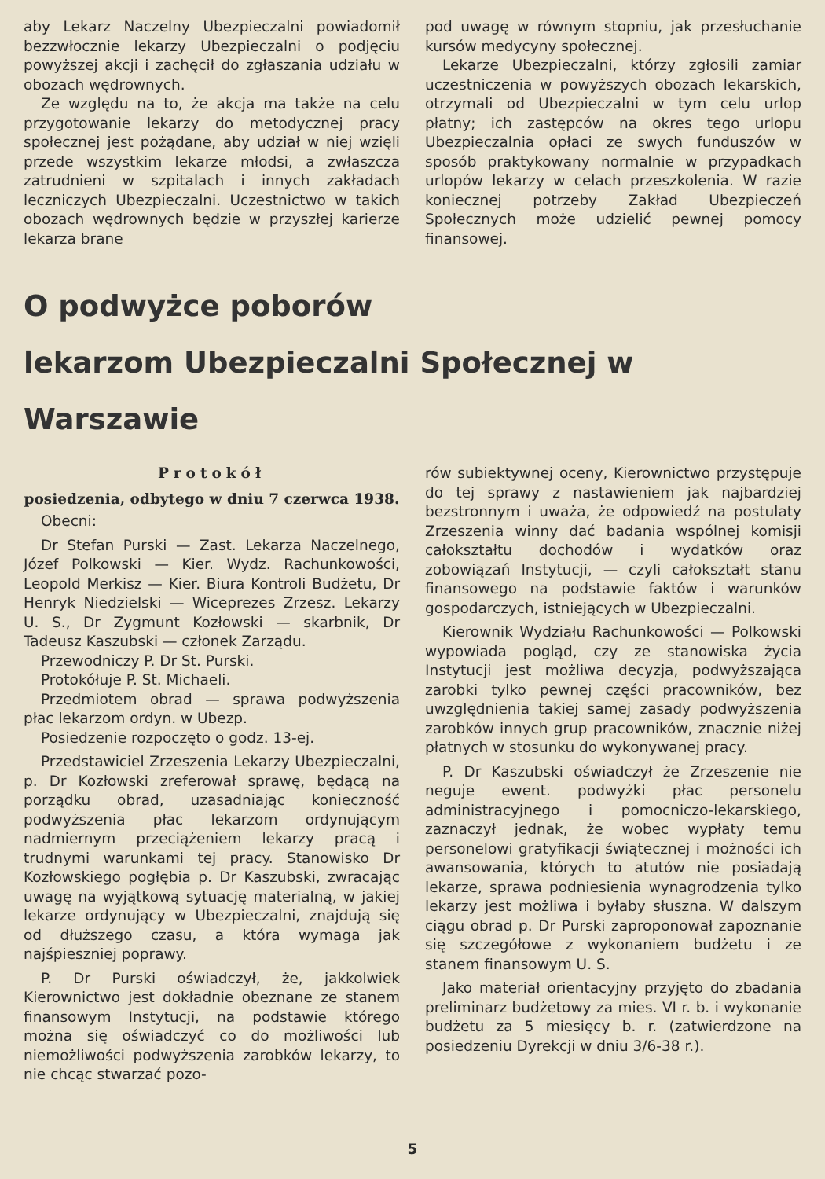aby Lekarz Naczelny Ubezpieczalni powiadomił bezzwłocznie lekarzy Ubezpieczalni o podjęciu powyższej akcji i zachęcił do zgłaszania udziału w obozach wędrownych.
Ze względu na to, że akcja ma także na celu przygotowanie lekarzy do metodycznej pracy społecznej jest pożądane, aby udział w niej wzięli przede wszystkim lekarze młodsi, a zwłaszcza zatrudnieni w szpitalach i innych zakładach leczniczych Ubezpieczalni. Uczestnictwo w takich obozach wędrownych będzie w przyszłej karierze lekarza brane
pod uwagę w równym stopniu, jak przesłuchanie kursów medycyny społecznej.
Lekarze Ubezpieczalni, którzy zgłosili zamiar uczestniczenia w powyższych obozach lekarskich, otrzymali od Ubezpieczalni w tym celu urlop płatny; ich zastępców na okres tego urlopu Ubezpieczalnia opłaci ze swych funduszów w sposób praktykowany normalnie w przypadkach urlopów lekarzy w celach przeszkolenia. W razie koniecznej potrzeby Zakład Ubezpieczeń Społecznych może udzielić pewnej pomocy finansowej.
O podwyżce poborów
lekarzom Ubezpieczalni Społecznej w Warszawie
Protokół
posiedzenia, odbytego w dniu 7 czerwca 1938.
Obecni:
Dr Stefan Purski — Zast. Lekarza Naczelnego, Józef Polkowski — Kier. Wydz. Rachunkowości, Leopold Merkisz — Kier. Biura Kontroli Budżetu, Dr Henryk Niedzielski — Wiceprezes Zrzesz. Lekarzy U. S., Dr Zygmunt Kozłowski — skarbnik, Dr Tadeusz Kaszubski — członek Zarządu.
Przewodniczy P. Dr St. Purski.
Protokółuje P. St. Michaeli.
Przedmiotem obrad — sprawa podwyższenia płac lekarzom ordyn. w Ubezp.
Posiedzenie rozpoczęto o godz. 13-ej.
Przedstawiciel Zrzeszenia Lekarzy Ubezpieczalni, p. Dr Kozłowski zreferował sprawę, będącą na porządku obrad, uzasadniając konieczność podwyższenia płac lekarzom ordynującym nadmiernym przeciążeniem lekarzy pracą i trudnymi warunkami tej pracy. Stanowisko Dr Kozłowskiego pogłębia p. Dr Kaszubski, zwracając uwagę na wyjątkową sytuację materialną, w jakiej lekarze ordynujący w Ubezpieczalni, znajdują się od dłuższego czasu, a która wymaga jak najśpieszniej poprawy.
P. Dr Purski oświadczył, że, jakkolwiek Kierownictwo jest dokładnie obeznane ze stanem finansowym Instytucji, na podstawie którego można się oświadczyć co do możliwości lub niemożliwości podwyższenia zarobków lekarzy, to nie chcąc stwarzać pozo-
rów subiektywnej oceny, Kierownictwo przystępuje do tej sprawy z nastawieniem jak najbardziej bezstronnym i uważa, że odpowiedź na postulaty Zrzeszenia winny dać badania wspólnej komisji całokształtu dochodów i wydatków oraz zobowiązań Instytucji, — czyli całokształt stanu finansowego na podstawie faktów i warunków gospodarczych, istniejących w Ubezpieczalni.
Kierownik Wydziału Rachunkowości — Polkowski wypowiada pogląd, czy ze stanowiska życia Instytucji jest możliwa decyzja, podwyższająca zarobki tylko pewnej części pracowników, bez uwzględnienia takiej samej zasady podwyższenia zarobków innych grup pracowników, znacznie niżej płatnych w stosunku do wykonywanej pracy.
P. Dr Kaszubski oświadczył że Zrzeszenie nie neguje ewent. podwyżki płac personelu administracyjnego i pomocniczo-lekarskiego, zaznaczył jednak, że wobec wypłaty temu personelowi gratyfikacji świątecznej i możności ich awansowania, których to atutów nie posiadają lekarze, sprawa podniesienia wynagrodzenia tylko lekarzy jest możliwa i byłaby słuszna. W dalszym ciągu obrad p. Dr Purski zaproponował zapoznanie się szczegółowe z wykonaniem budżetu i ze stanem finansowym U. S.
Jako materiał orientacyjny przyjęto do zbadania preliminarz budżetowy za mies. VI r. b. i wykonanie budżetu za 5 miesięcy b. r. (zatwierdzone na posiedzeniu Dyrekcji w dniu 3/6-38 r.).
5